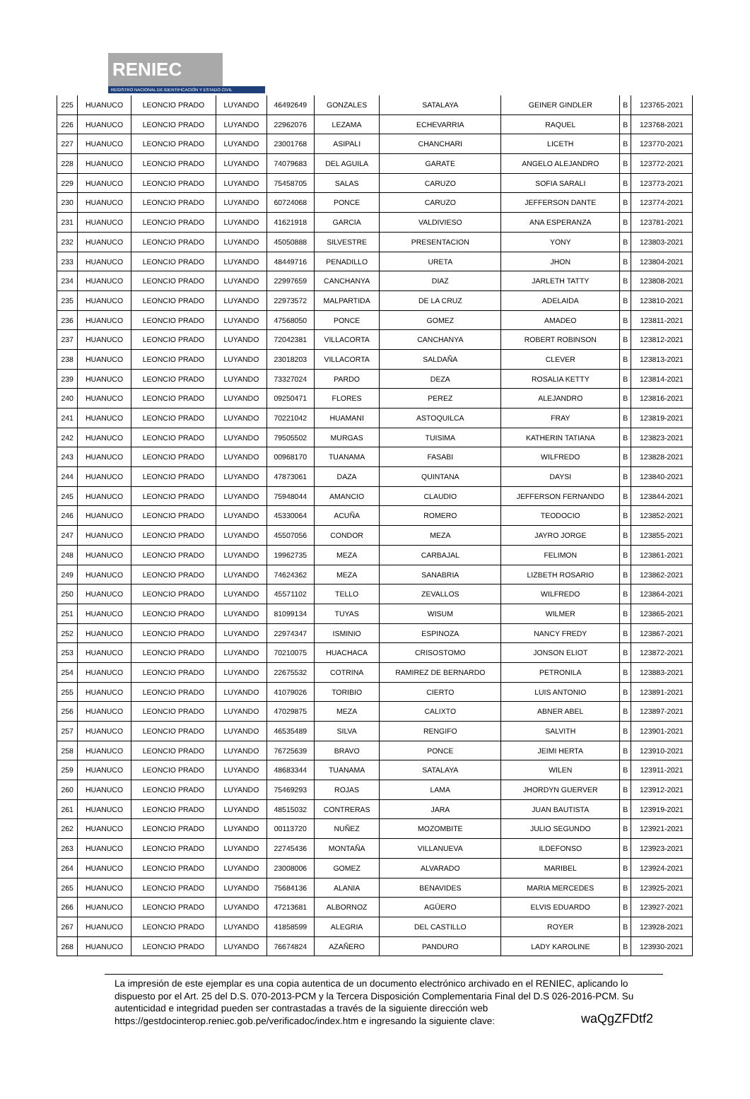RENIEC
REGISTRO NACIONAL DE IDENTIFICACIÓN Y ESTADO CIVIL
| 225 | HUANUCO | LEONCIO PRADO | LUYANDO | 46492649 | GONZALES | SATALAYA | GEINER GINDLER | B | 123765-2021 |
| 226 | HUANUCO | LEONCIO PRADO | LUYANDO | 22962076 | LEZAMA | ECHEVARRIA | RAQUEL | B | 123768-2021 |
| 227 | HUANUCO | LEONCIO PRADO | LUYANDO | 23001768 | ASIPALI | CHANCHARI | LICETH | B | 123770-2021 |
| 228 | HUANUCO | LEONCIO PRADO | LUYANDO | 74079683 | DEL AGUILA | GARATE | ANGELO ALEJANDRO | B | 123772-2021 |
| 229 | HUANUCO | LEONCIO PRADO | LUYANDO | 75458705 | SALAS | CARUZO | SOFIA SARALI | B | 123773-2021 |
| 230 | HUANUCO | LEONCIO PRADO | LUYANDO | 60724068 | PONCE | CARUZO | JEFFERSON DANTE | B | 123774-2021 |
| 231 | HUANUCO | LEONCIO PRADO | LUYANDO | 41621918 | GARCIA | VALDIVIESO | ANA ESPERANZA | B | 123781-2021 |
| 232 | HUANUCO | LEONCIO PRADO | LUYANDO | 45050888 | SILVESTRE | PRESENTACION | YONY | B | 123803-2021 |
| 233 | HUANUCO | LEONCIO PRADO | LUYANDO | 48449716 | PENADILLO | URETA | JHON | B | 123804-2021 |
| 234 | HUANUCO | LEONCIO PRADO | LUYANDO | 22997659 | CANCHANYA | DIAZ | JARLETH TATTY | B | 123808-2021 |
| 235 | HUANUCO | LEONCIO PRADO | LUYANDO | 22973572 | MALPARTIDA | DE LA CRUZ | ADELAIDA | B | 123810-2021 |
| 236 | HUANUCO | LEONCIO PRADO | LUYANDO | 47568050 | PONCE | GOMEZ | AMADEO | B | 123811-2021 |
| 237 | HUANUCO | LEONCIO PRADO | LUYANDO | 72042381 | VILLACORTA | CANCHANYA | ROBERT ROBINSON | B | 123812-2021 |
| 238 | HUANUCO | LEONCIO PRADO | LUYANDO | 23018203 | VILLACORTA | SALDAÑA | CLEVER | B | 123813-2021 |
| 239 | HUANUCO | LEONCIO PRADO | LUYANDO | 73327024 | PARDO | DEZA | ROSALIA KETTY | B | 123814-2021 |
| 240 | HUANUCO | LEONCIO PRADO | LUYANDO | 09250471 | FLORES | PEREZ | ALEJANDRO | B | 123816-2021 |
| 241 | HUANUCO | LEONCIO PRADO | LUYANDO | 70221042 | HUAMANI | ASTOQUILCA | FRAY | B | 123819-2021 |
| 242 | HUANUCO | LEONCIO PRADO | LUYANDO | 79505502 | MURGAS | TUISIMA | KATHERIN TATIANA | B | 123823-2021 |
| 243 | HUANUCO | LEONCIO PRADO | LUYANDO | 00968170 | TUANAMA | FASABI | WILFREDO | B | 123828-2021 |
| 244 | HUANUCO | LEONCIO PRADO | LUYANDO | 47873061 | DAZA | QUINTANA | DAYSI | B | 123840-2021 |
| 245 | HUANUCO | LEONCIO PRADO | LUYANDO | 75948044 | AMANCIO | CLAUDIO | JEFFERSON FERNANDO | B | 123844-2021 |
| 246 | HUANUCO | LEONCIO PRADO | LUYANDO | 45330064 | ACUÑA | ROMERO | TEODOCIO | B | 123852-2021 |
| 247 | HUANUCO | LEONCIO PRADO | LUYANDO | 45507056 | CONDOR | MEZA | JAYRO JORGE | B | 123855-2021 |
| 248 | HUANUCO | LEONCIO PRADO | LUYANDO | 19962735 | MEZA | CARBAJAL | FELIMON | B | 123861-2021 |
| 249 | HUANUCO | LEONCIO PRADO | LUYANDO | 74624362 | MEZA | SANABRIA | LIZBETH ROSARIO | B | 123862-2021 |
| 250 | HUANUCO | LEONCIO PRADO | LUYANDO | 45571102 | TELLO | ZEVALLOS | WILFREDO | B | 123864-2021 |
| 251 | HUANUCO | LEONCIO PRADO | LUYANDO | 81099134 | TUYAS | WISUM | WILMER | B | 123865-2021 |
| 252 | HUANUCO | LEONCIO PRADO | LUYANDO | 22974347 | ISMINIO | ESPINOZA | NANCY FREDY | B | 123867-2021 |
| 253 | HUANUCO | LEONCIO PRADO | LUYANDO | 70210075 | HUACHACA | CRISOSTOMO | JONSON ELIOT | B | 123872-2021 |
| 254 | HUANUCO | LEONCIO PRADO | LUYANDO | 22675532 | COTRINA | RAMIREZ DE BERNARDO | PETRONILA | B | 123883-2021 |
| 255 | HUANUCO | LEONCIO PRADO | LUYANDO | 41079026 | TORIBIO | CIERTO | LUIS ANTONIO | B | 123891-2021 |
| 256 | HUANUCO | LEONCIO PRADO | LUYANDO | 47029875 | MEZA | CALIXTO | ABNER ABEL | B | 123897-2021 |
| 257 | HUANUCO | LEONCIO PRADO | LUYANDO | 46535489 | SILVA | RENGIFO | SALVITH | B | 123901-2021 |
| 258 | HUANUCO | LEONCIO PRADO | LUYANDO | 76725639 | BRAVO | PONCE | JEIMI HERTA | B | 123910-2021 |
| 259 | HUANUCO | LEONCIO PRADO | LUYANDO | 48683344 | TUANAMA | SATALAYA | WILEN | B | 123911-2021 |
| 260 | HUANUCO | LEONCIO PRADO | LUYANDO | 75469293 | ROJAS | LAMA | JHORDYN GUERVER | B | 123912-2021 |
| 261 | HUANUCO | LEONCIO PRADO | LUYANDO | 48515032 | CONTRERAS | JARA | JUAN BAUTISTA | B | 123919-2021 |
| 262 | HUANUCO | LEONCIO PRADO | LUYANDO | 00113720 | NUÑEZ | MOZOMBITE | JULIO SEGUNDO | B | 123921-2021 |
| 263 | HUANUCO | LEONCIO PRADO | LUYANDO | 22745436 | MONTAÑA | VILLANUEVA | ILDEFONSO | B | 123923-2021 |
| 264 | HUANUCO | LEONCIO PRADO | LUYANDO | 23008006 | GOMEZ | ALVARADO | MARIBEL | B | 123924-2021 |
| 265 | HUANUCO | LEONCIO PRADO | LUYANDO | 75684136 | ALANIA | BENAVIDES | MARIA MERCEDES | B | 123925-2021 |
| 266 | HUANUCO | LEONCIO PRADO | LUYANDO | 47213681 | ALBORNOZ | AGÜERO | ELVIS EDUARDO | B | 123927-2021 |
| 267 | HUANUCO | LEONCIO PRADO | LUYANDO | 41858599 | ALEGRIA | DEL CASTILLO | ROYER | B | 123928-2021 |
| 268 | HUANUCO | LEONCIO PRADO | LUYANDO | 76674824 | AZAÑERO | PANDURO | LADY KAROLINE | B | 123930-2021 |
La impresión de este ejemplar es una copia autentica de un documento electrónico archivado en el RENIEC, aplicando lo dispuesto por el Art. 25 del D.S. 070-2013-PCM y la Tercera Disposición Complementaria Final del D.S 026-2016-PCM. Su autenticidad e integridad pueden ser contrastadas a través de la siguiente dirección web https://gestdocinterop.reniec.gob.pe/verificadoc/index.htm e ingresando la siguiente clave: waQgZFDtf2